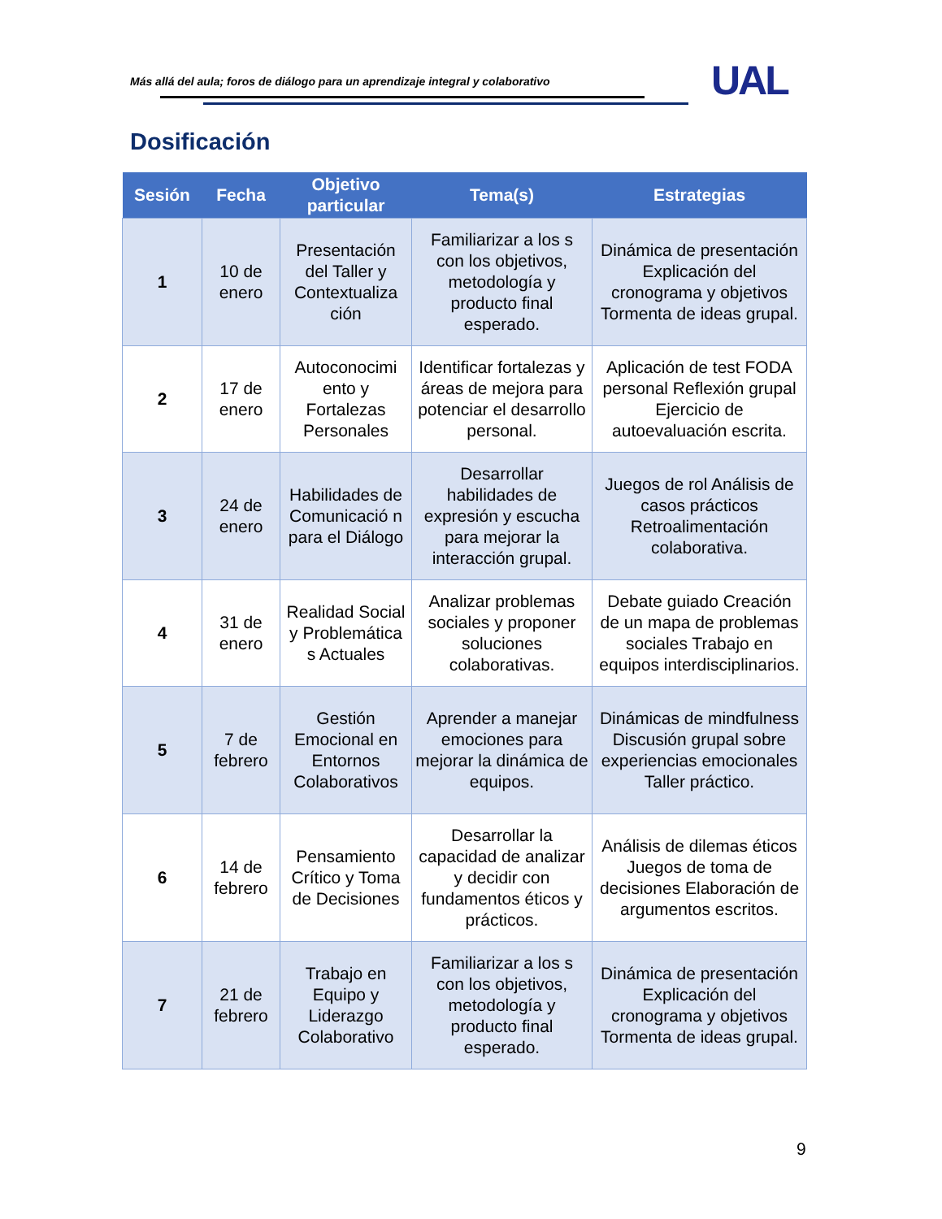Más allá del aula; foros de diálogo para un aprendizaje integral y colaborativo
UAL
Dosificación
| Sesión | Fecha | Objetivo particular | Tema(s) | Estrategias |
| --- | --- | --- | --- | --- |
| 1 | 10 de enero | Presentación del Taller y Contextualiza ción | Familiarizar a los s con los objetivos, metodología y producto final esperado. | Dinámica de presentación Explicación del cronograma y objetivos Tormenta de ideas grupal. |
| 2 | 17 de enero | Autoconocimi ento y Fortalezas Personales | Identificar fortalezas y áreas de mejora para potenciar el desarrollo personal. | Aplicación de test FODA personal Reflexión grupal Ejercicio de autoevaluación escrita. |
| 3 | 24 de enero | Habilidades de Comunicació n para el Diálogo | Desarrollar habilidades de expresión y escucha para mejorar la interacción grupal. | Juegos de rol Análisis de casos prácticos Retroalimentación colaborativa. |
| 4 | 31 de enero | Realidad Social y Problemática s Actuales | Analizar problemas sociales y proponer soluciones colaborativas. | Debate guiado Creación de un mapa de problemas sociales Trabajo en equipos interdisciplinarios. |
| 5 | 7 de febrero | Gestión Emocional en Entornos Colaborativos | Aprender a manejar emociones para mejorar la dinámica de equipos. | Dinámicas de mindfulness Discusión grupal sobre experiencias emocionales Taller práctico. |
| 6 | 14 de febrero | Pensamiento Crítico y Toma de Decisiones | Desarrollar la capacidad de analizar y decidir con fundamentos éticos y prácticos. | Análisis de dilemas éticos Juegos de toma de decisiones Elaboración de argumentos escritos. |
| 7 | 21 de febrero | Trabajo en Equipo y Liderazgo Colaborativo | Familiarizar a los s con los objetivos, metodología y producto final esperado. | Dinámica de presentación Explicación del cronograma y objetivos Tormenta de ideas grupal. |
9